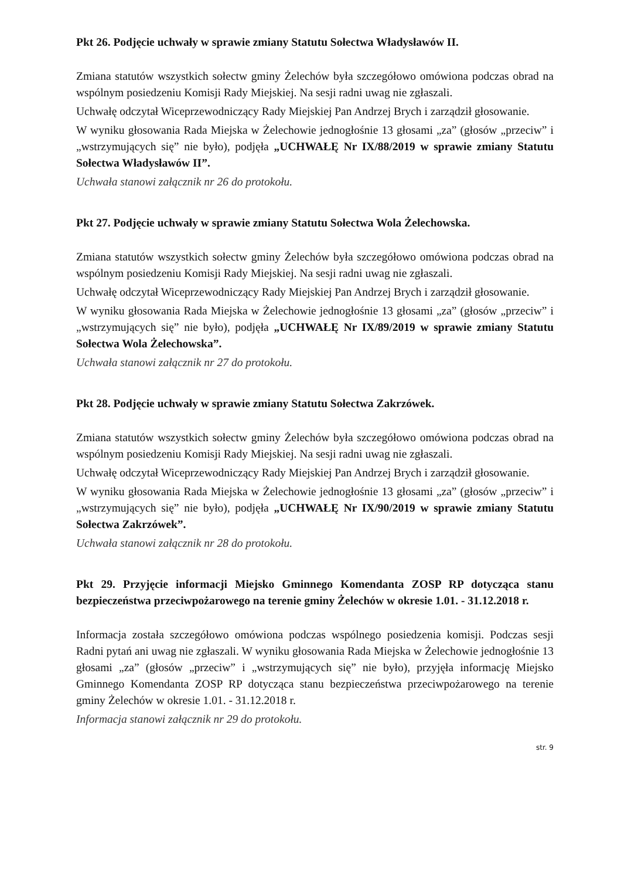Pkt 26. Podjęcie uchwały w sprawie zmiany Statutu Sołectwa Władysławów II.
Zmiana statutów wszystkich sołectw gminy Żelechów była szczegółowo omówiona podczas obrad na wspólnym posiedzeniu Komisji Rady Miejskiej. Na sesji radni uwag nie zgłaszali.
Uchwałę odczytał Wiceprzewodniczący Rady Miejskiej Pan Andrzej Brych i zarządził głosowanie.
W wyniku głosowania Rada Miejska w Żelechowie jednogłośnie 13 głosami „za” (głosów „przeciw” i „wstrzymujących się” nie było), podjęła „UCHWAŁĘ Nr IX/88/2019 w sprawie zmiany Statutu Sołectwa Władysławów II”.
Uchwała stanowi załącznik nr 26 do protokołu.
Pkt 27. Podjęcie uchwały w sprawie zmiany Statutu Sołectwa Wola Żelechowska.
Zmiana statutów wszystkich sołectw gminy Żelechów była szczegółowo omówiona podczas obrad na wspólnym posiedzeniu Komisji Rady Miejskiej. Na sesji radni uwag nie zgłaszali.
Uchwałę odczytał Wiceprzewodniczący Rady Miejskiej Pan Andrzej Brych i zarządził głosowanie.
W wyniku głosowania Rada Miejska w Żelechowie jednogłośnie 13 głosami „za” (głosów „przeciw” i „wstrzymujących się” nie było), podjęła „UCHWAŁĘ Nr IX/89/2019 w sprawie zmiany Statutu Sołectwa Wola Żelechowska”.
Uchwała stanowi załącznik nr 27 do protokołu.
Pkt 28. Podjęcie uchwały w sprawie zmiany Statutu Sołectwa Zakrzówek.
Zmiana statutów wszystkich sołectw gminy Żelechów była szczegółowo omówiona podczas obrad na wspólnym posiedzeniu Komisji Rady Miejskiej. Na sesji radni uwag nie zgłaszali.
Uchwałę odczytał Wiceprzewodniczący Rady Miejskiej Pan Andrzej Brych i zarządził głosowanie.
W wyniku głosowania Rada Miejska w Żelechowie jednogłośnie 13 głosami „za” (głosów „przeciw” i „wstrzymujących się” nie było), podjęła „UCHWAŁĘ Nr IX/90/2019 w sprawie zmiany Statutu Sołectwa Zakrzówek”.
Uchwała stanowi załącznik nr 28 do protokołu.
Pkt 29. Przyjęcie informacji Miejsko Gminnego Komendanta ZOSP RP dotycząca stanu bezpieczeństwa przeciwpożarowego na terenie gminy Żelechów w okresie 1.01. - 31.12.2018 r.
Informacja została szczegółowo omówiona podczas wspólnego posiedzenia komisji. Podczas sesji Radni pytań ani uwag nie zgłaszali. W wyniku głosowania Rada Miejska w Żelechowie jednogłośnie 13 głosami „za” (głosów „przeciw” i „wstrzymujących się” nie było), przyjęła informację Miejsko Gminnego Komendanta ZOSP RP dotycząca stanu bezpieczeństwa przeciwpożarowego na terenie gminy Żelechów w okresie 1.01. - 31.12.2018 r.
Informacja stanowi załącznik nr 29 do protokołu.
str. 9